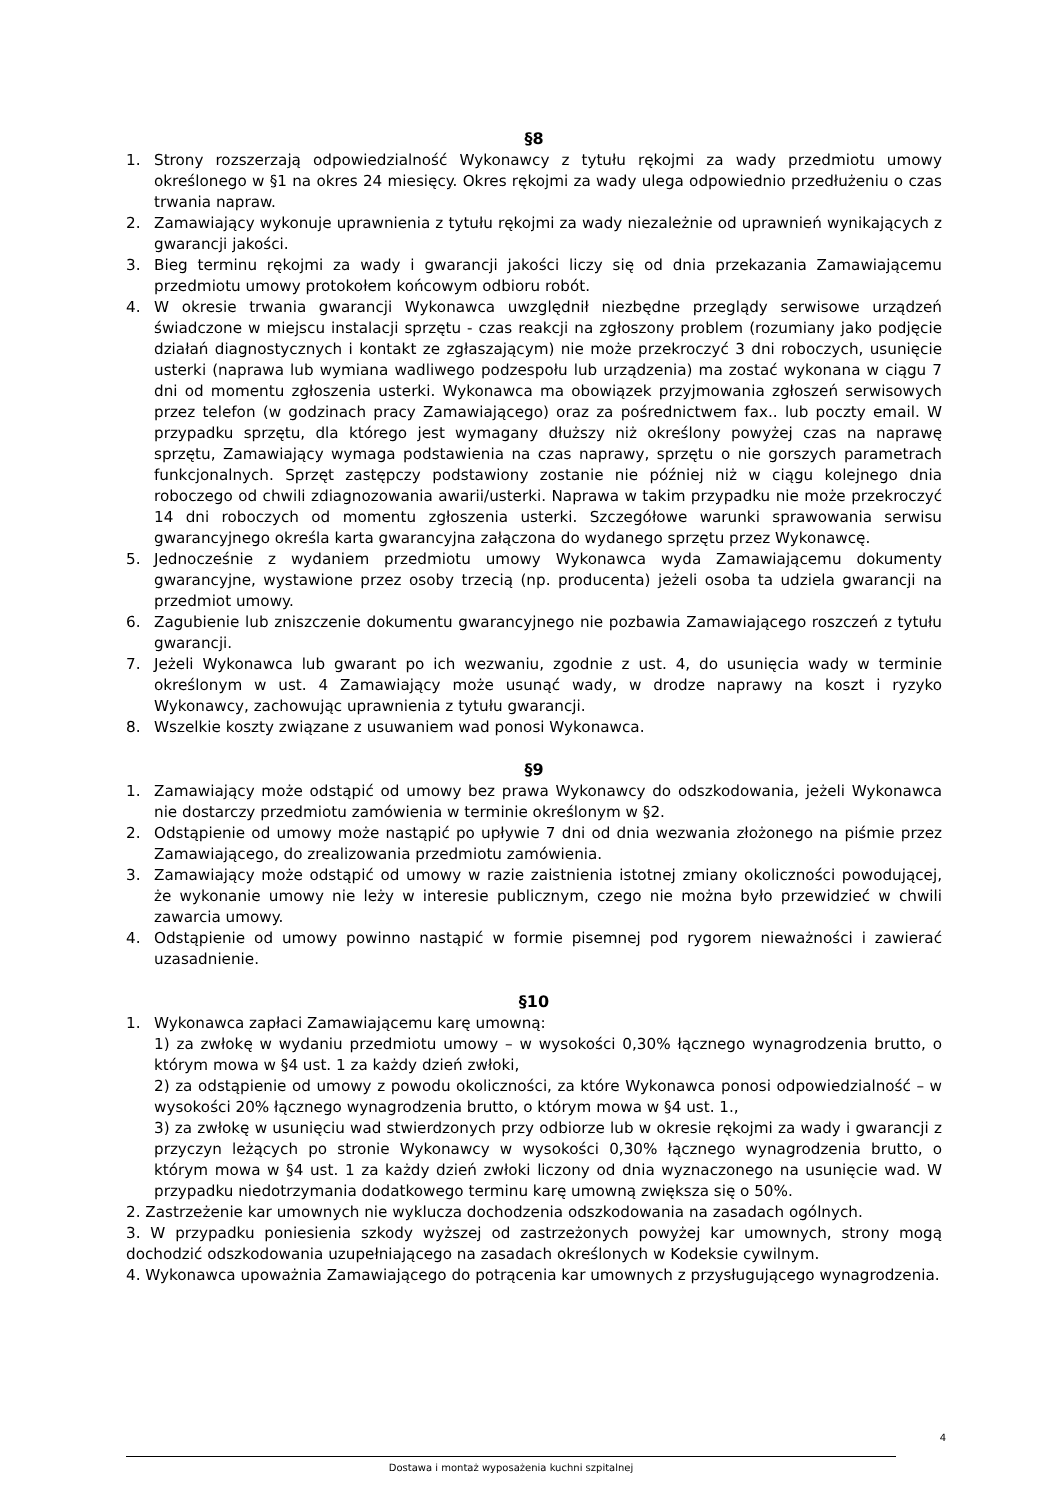§8
1. Strony rozszerzają odpowiedzialność Wykonawcy z tytułu rękojmi za wady przedmiotu umowy określonego w §1 na okres 24 miesięcy. Okres rękojmi za wady ulega odpowiednio przedłużeniu o czas trwania napraw.
2. Zamawiający wykonuje uprawnienia z tytułu rękojmi za wady niezależnie od uprawnień wynikających z gwarancji jakości.
3. Bieg terminu rękojmi za wady i gwarancji jakości liczy się od dnia przekazania Zamawiającemu przedmiotu umowy protokołem końcowym odbioru robót.
4. W okresie trwania gwarancji Wykonawca uwzględnił niezbędne przeglądy serwisowe urządzeń świadczone w miejscu instalacji sprzętu - czas reakcji na zgłoszony problem (rozumiany jako podjęcie działań diagnostycznych i kontakt ze zgłaszającym) nie może przekroczyć 3 dni roboczych, usunięcie usterki (naprawa lub wymiana wadliwego podzespołu lub urządzenia) ma zostać wykonana w ciągu 7 dni od momentu zgłoszenia usterki. Wykonawca ma obowiązek przyjmowania zgłoszeń serwisowych przez telefon (w godzinach pracy Zamawiającego) oraz za pośrednictwem fax.. lub poczty email. W przypadku sprzętu, dla którego jest wymagany dłuższy niż określony powyżej czas na naprawę sprzętu, Zamawiający wymaga podstawienia na czas naprawy, sprzętu o nie gorszych parametrach funkcjonalnych. Sprzęt zastępczy podstawiony zostanie nie później niż w ciągu kolejnego dnia roboczego od chwili zdiagnozowania awarii/usterki. Naprawa w takim przypadku nie może przekroczyć 14 dni roboczych od momentu zgłoszenia usterki. Szczegółowe warunki sprawowania serwisu gwarancyjnego określa karta gwarancyjna załączona do wydanego sprzętu przez Wykonawcę.
5. Jednocześnie z wydaniem przedmiotu umowy Wykonawca wyda Zamawiającemu dokumenty gwarancyjne, wystawione przez osoby trzecią (np. producenta) jeżeli osoba ta udziela gwarancji na przedmiot umowy.
6. Zagubienie lub zniszczenie dokumentu gwarancyjnego nie pozbawia Zamawiającego roszczeń z tytułu gwarancji.
7. Jeżeli Wykonawca lub gwarant po ich wezwaniu, zgodnie z ust. 4, do usunięcia wady w terminie określonym w ust. 4 Zamawiający może usunąć wady, w drodze naprawy na koszt i ryzyko Wykonawcy, zachowując uprawnienia z tytułu gwarancji.
8. Wszelkie koszty związane z usuwaniem wad ponosi Wykonawca.
§9
1. Zamawiający może odstąpić od umowy bez prawa Wykonawcy do odszkodowania, jeżeli Wykonawca nie dostarczy przedmiotu zamówienia w terminie określonym w §2.
2. Odstąpienie od umowy może nastąpić po upływie 7 dni od dnia wezwania złożonego na piśmie przez Zamawiającego, do zrealizowania przedmiotu zamówienia.
3. Zamawiający może odstąpić od umowy w razie zaistnienia istotnej zmiany okoliczności powodującej, że wykonanie umowy nie leży w interesie publicznym, czego nie można było przewidzieć w chwili zawarcia umowy.
4. Odstąpienie od umowy powinno nastąpić w formie pisemnej pod rygorem nieważności i zawierać uzasadnienie.
§10
1. Wykonawca zapłaci Zamawiającemu karę umowną:
1) za zwłokę w wydaniu przedmiotu umowy – w wysokości 0,30% łącznego wynagrodzenia brutto, o którym mowa w §4 ust. 1 za każdy dzień zwłoki,
2) za odstąpienie od umowy z powodu okoliczności, za które Wykonawca ponosi odpowiedzialność – w wysokości 20% łącznego wynagrodzenia brutto, o którym mowa w §4 ust. 1.,
3) za zwłokę w usunięciu wad stwierdzonych przy odbiorze lub w okresie rękojmi za wady i gwarancji z przyczyn leżących po stronie Wykonawcy w wysokości 0,30% łącznego wynagrodzenia brutto, o którym mowa w §4 ust. 1 za każdy dzień zwłoki liczony od dnia wyznaczonego na usunięcie wad. W przypadku niedotrzymania dodatkowego terminu karę umowną zwiększa się o 50%.
2. Zastrzeżenie kar umownych nie wyklucza dochodzenia odszkodowania na zasadach ogólnych.
3. W przypadku poniesienia szkody wyższej od zastrzeżonych powyżej kar umownych, strony mogą dochodzić odszkodowania uzupełniającego na zasadach określonych w Kodeksie cywilnym.
4. Wykonawca upoważnia Zamawiającego do potrącenia kar umownych z przysługującego wynagrodzenia.
4
Dostawa i montaż wyposażenia kuchni szpitalnej